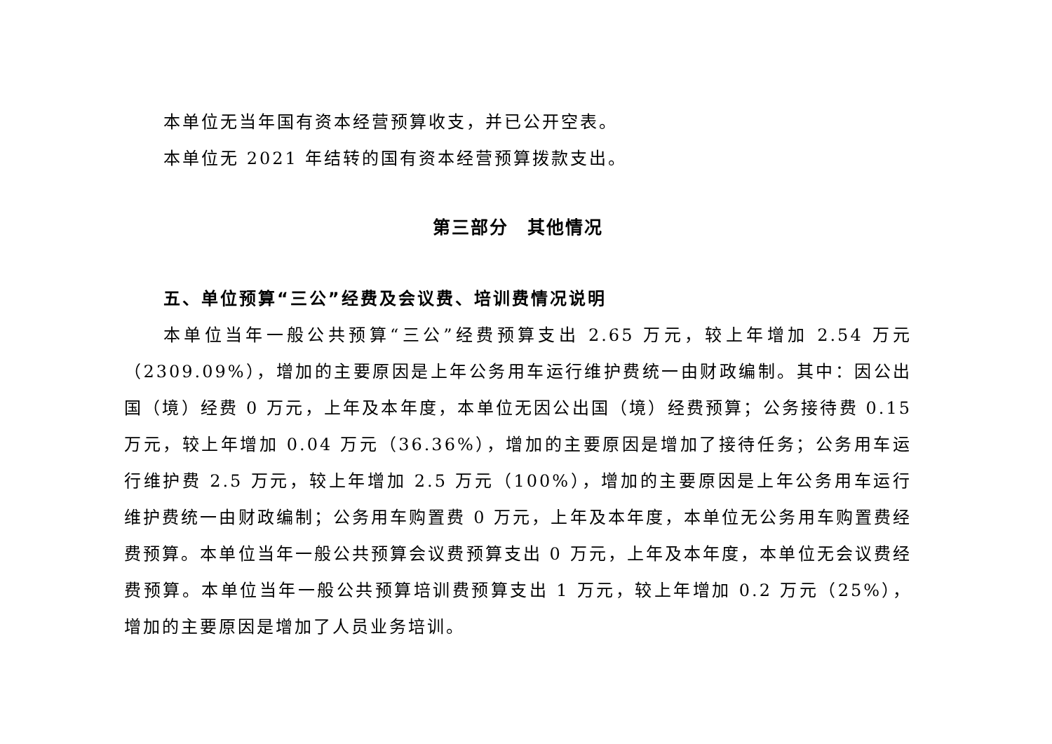本单位无当年国有资本经营预算收支，并已公开空表。
本单位无 2021 年结转的国有资本经营预算拨款支出。
第三部分　其他情况
五、单位预算“三公”经费及会议费、培训费情况说明
本单位当年一般公共预算“三公”经费预算支出 2.65 万元，较上年增加 2.54 万元（2309.09%），增加的主要原因是上年公务用车运行维护费统一由财政编制。其中：因公出国（境）经费 0 万元，上年及本年度，本单位无因公出国（境）经费预算；公务接待费 0.15 万元，较上年增加 0.04 万元（36.36%），增加的主要原因是增加了接待任务；公务用车运行维护费 2.5 万元，较上年增加 2.5 万元（100%），增加的主要原因是上年公务用车运行维护费统一由财政编制；公务用车购置费 0 万元，上年及本年度，本单位无公务用车购置费经费预算。本单位当年一般公共预算会议费预算支出 0 万元，上年及本年度，本单位无会议费经费预算。本单位当年一般公共预算培训费预算支出 1 万元，较上年增加 0.2 万元（25%），增加的主要原因是增加了人员业务培训。